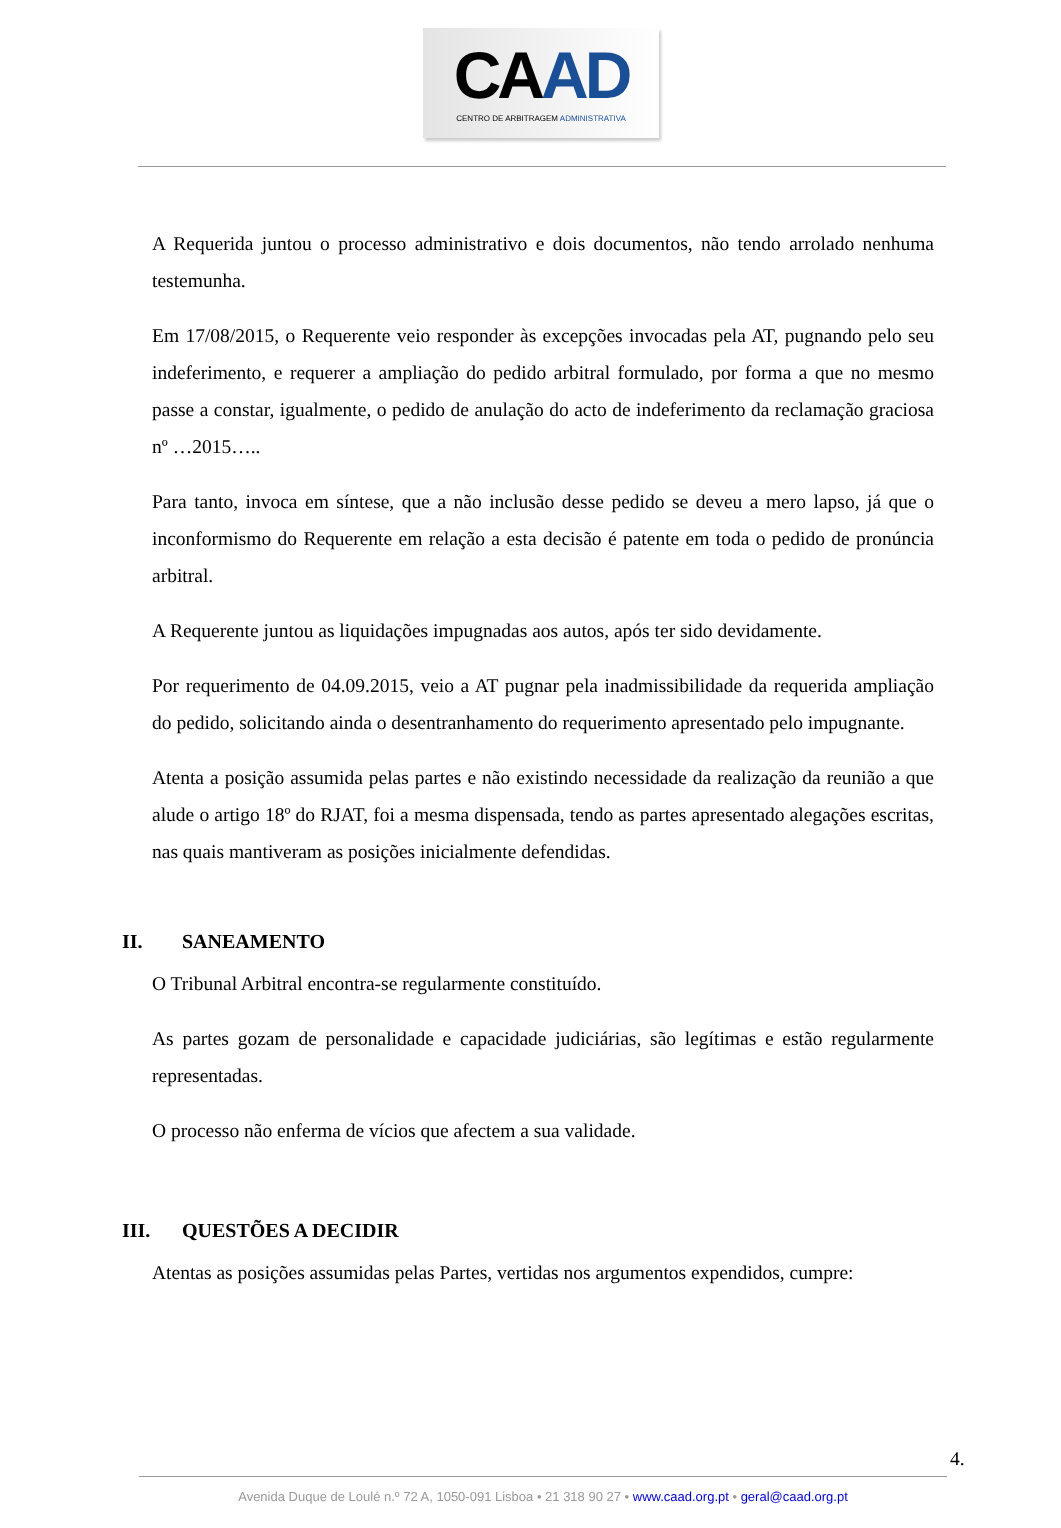CAAD
CENTRO DE ARBITRAGEM ADMINISTRATIVA
A Requerida juntou o processo administrativo e dois documentos, não tendo arrolado nenhuma testemunha.
Em 17/08/2015, o Requerente veio responder às excepções invocadas pela AT, pugnando pelo seu indeferimento, e requerer a ampliação do pedido arbitral formulado, por forma a que no mesmo passe a constar, igualmente, o pedido de anulação do acto de indeferimento da reclamação graciosa nº …2015…..
Para tanto, invoca em síntese, que a não inclusão desse pedido se deveu a mero lapso, já que o inconformismo do Requerente em relação a esta decisão é patente em toda o pedido de pronúncia arbitral.
A Requerente juntou as liquidações impugnadas aos autos, após ter sido devidamente.
Por requerimento de 04.09.2015, veio a AT pugnar pela inadmissibilidade da requerida ampliação do pedido, solicitando ainda o desentranhamento do requerimento apresentado pelo impugnante.
Atenta a posição assumida pelas partes e não existindo necessidade da realização da reunião a que alude o artigo 18º do RJAT, foi a mesma dispensada, tendo as partes apresentado alegações escritas, nas quais mantiveram as posições inicialmente defendidas.
II. SANEAMENTO
O Tribunal Arbitral encontra-se regularmente constituído.
As partes gozam de personalidade e capacidade judiciárias, são legítimas e estão regularmente representadas.
O processo não enferma de vícios que afectem a sua validade.
III. QUESTÕES A DECIDIR
Atentas as posições assumidas pelas Partes, vertidas nos argumentos expendidos, cumpre:
4.
Avenida Duque de Loulé n.º 72 A, 1050-091 Lisboa • 21 318 90 27 • www.caad.org.pt • geral@caad.org.pt